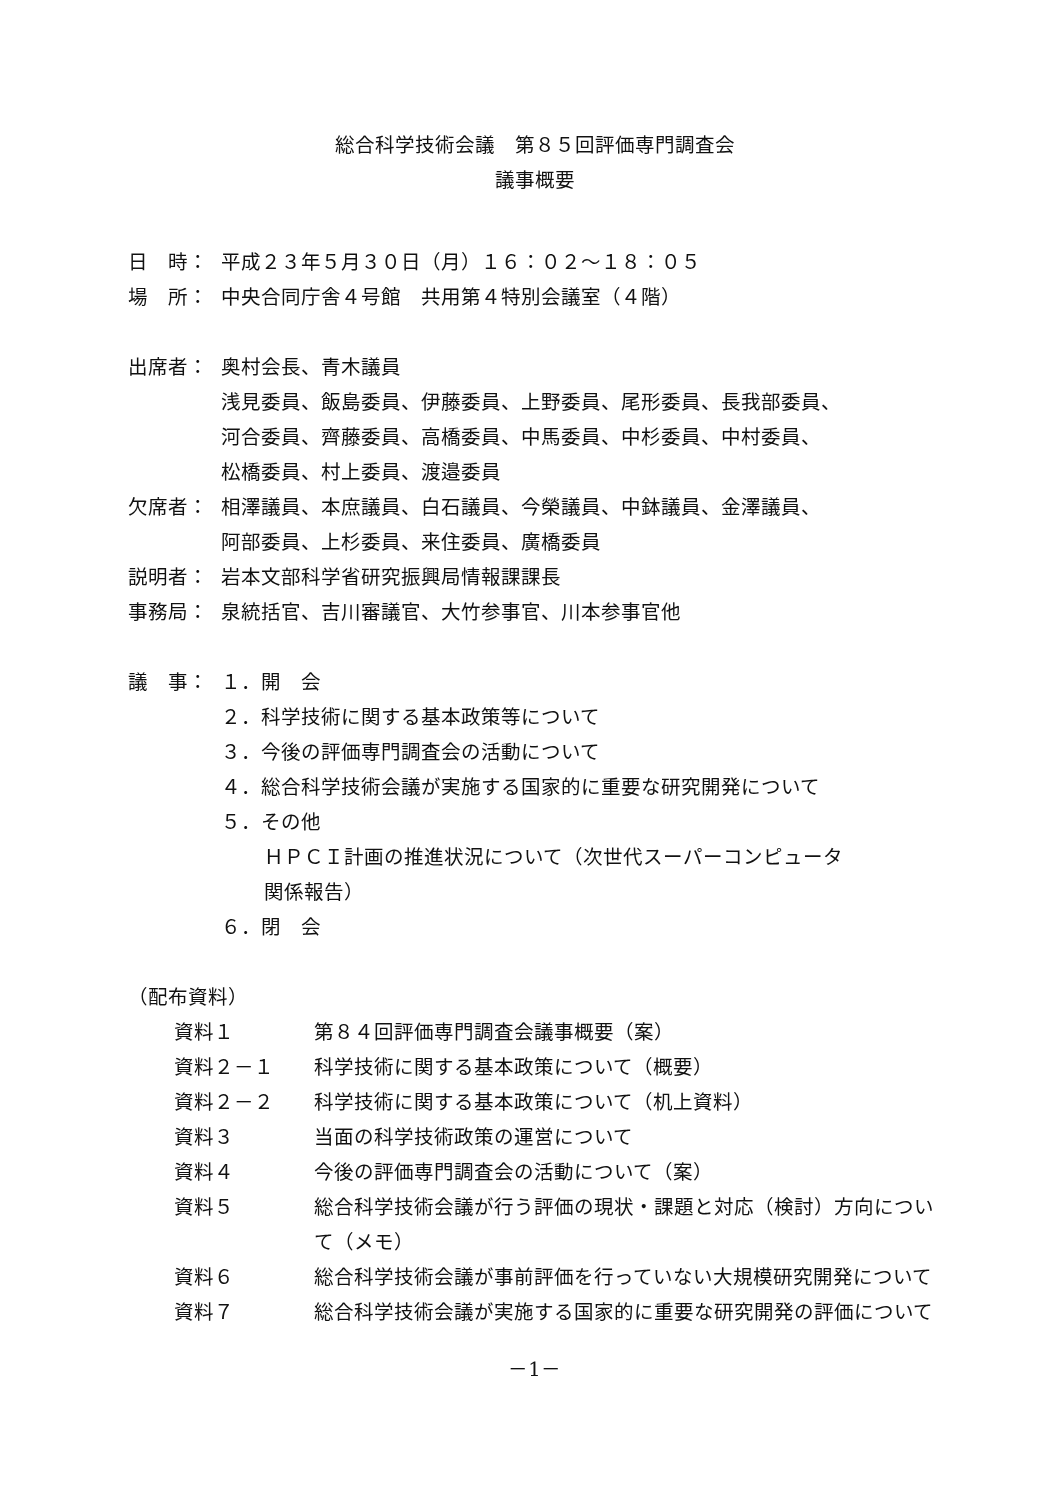総合科学技術会議　第８５回評価専門調査会
議事概要
日　時： 平成２３年５月３０日（月）１６：０２～１８：０５
場　所： 中央合同庁舎４号館　共用第４特別会議室（４階）
出席者： 奥村会長、青木議員
浅見委員、飯島委員、伊藤委員、上野委員、尾形委員、長我部委員、
河合委員、齊藤委員、高橋委員、中馬委員、中杉委員、中村委員、
松橋委員、村上委員、渡邉委員
欠席者： 相澤議員、本庶議員、白石議員、今榮議員、中鉢議員、金澤議員、
阿部委員、上杉委員、来住委員、廣橋委員
説明者： 岩本文部科学省研究振興局情報課課長
事務局： 泉統括官、吉川審議官、大竹参事官、川本参事官他
議　事： １．開　会
２．科学技術に関する基本政策等について
３．今後の評価専門調査会の活動について
４．総合科学技術会議が実施する国家的に重要な研究開発について
５．その他
ＨＰＣＩ計画の推進状況について（次世代スーパーコンピュータ
関係報告）
６．閉　会
（配布資料）
資料１ 第８４回評価専門調査会議事概要（案）
資料２－１ 科学技術に関する基本政策について（概要）
資料２－２ 科学技術に関する基本政策について（机上資料）
資料３ 当面の科学技術政策の運営について
資料４ 今後の評価専門調査会の活動について（案）
資料５ 総合科学技術会議が行う評価の現状・課題と対応（検討）方向について（メモ）
資料６ 総合科学技術会議が事前評価を行っていない大規模研究開発について
資料７ 総合科学技術会議が実施する国家的に重要な研究開発の評価について
－1－